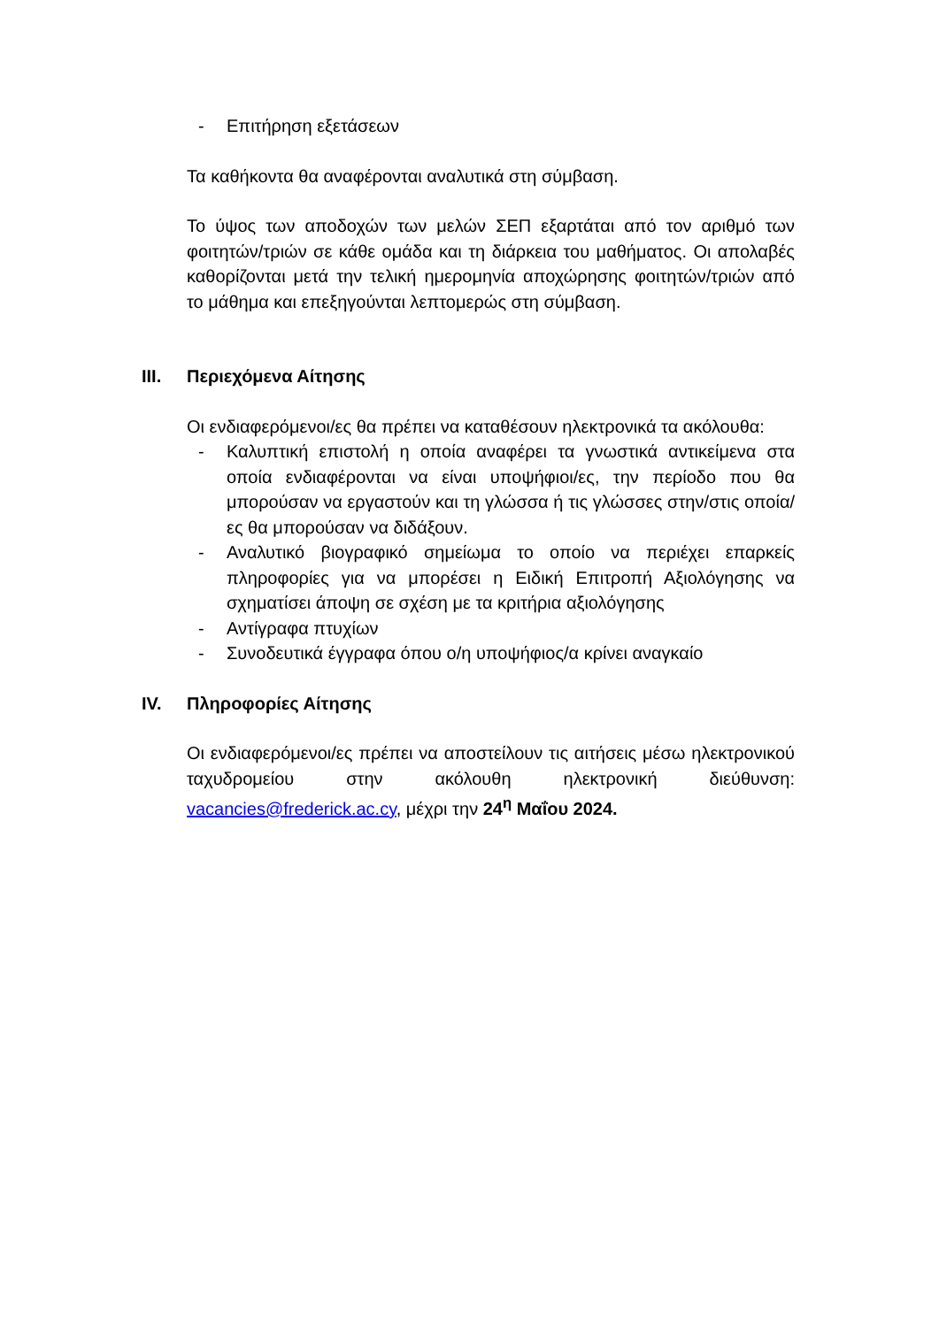- Επιτήρηση εξετάσεων
Τα καθήκοντα θα αναφέρονται αναλυτικά στη σύμβαση.
Το ύψος των αποδοχών των μελών ΣΕΠ εξαρτάται από τον αριθμό των φοιτητών/τριών σε κάθε ομάδα και τη διάρκεια του μαθήματος. Οι απολαβές καθορίζονται μετά την τελική ημερομηνία αποχώρησης φοιτητών/τριών από το μάθημα και επεξηγούνται λεπτομερώς στη σύμβαση.
III. Περιεχόμενα Αίτησης
Οι ενδιαφερόμενοι/ες θα πρέπει να καταθέσουν ηλεκτρονικά τα ακόλουθα:
- Καλυπτική επιστολή η οποία αναφέρει τα γνωστικά αντικείμενα στα οποία ενδιαφέρονται να είναι υποψήφιοι/ες, την περίοδο που θα μπορούσαν να εργαστούν και τη γλώσσα ή τις γλώσσες στην/στις οποία/ες θα μπορούσαν να διδάξουν.
- Αναλυτικό βιογραφικό σημείωμα το οποίο να περιέχει επαρκείς πληροφορίες για να μπορέσει η Ειδική Επιτροπή Αξιολόγησης να σχηματίσει άποψη σε σχέση με τα κριτήρια αξιολόγησης
- Αντίγραφα πτυχίων
- Συνοδευτικά έγγραφα όπου ο/η υποψήφιος/α κρίνει αναγκαίο
IV. Πληροφορίες Αίτησης
Οι ενδιαφερόμενοι/ες πρέπει να αποστείλουν τις αιτήσεις μέσω ηλεκτρονικού ταχυδρομείου στην ακόλουθη ηλεκτρονική διεύθυνση: vacancies@frederick.ac.cy, μέχρι την 24<sup>η</sup> Μαΐου 2024.